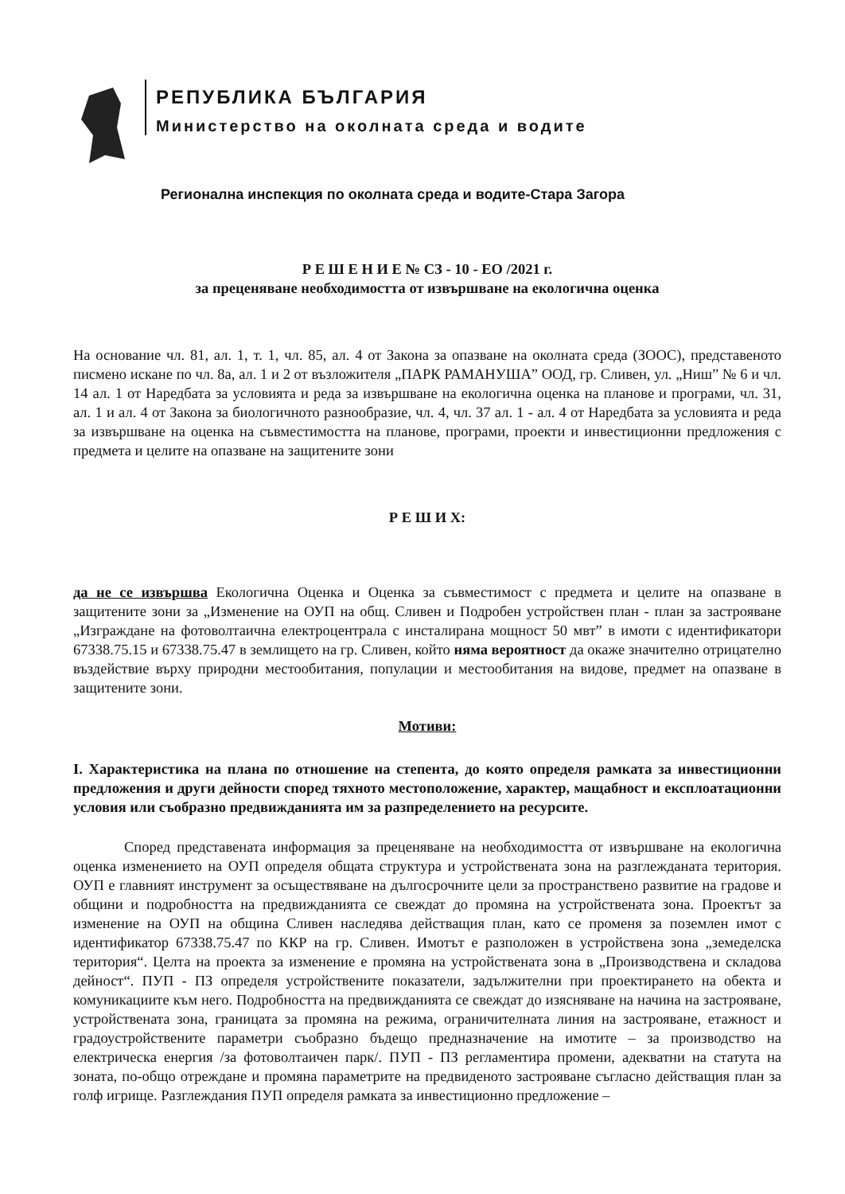РЕПУБЛИКА БЪЛГАРИЯ
Министерство на околната среда и водите
Регионална инспекция по околната среда и водите-Стара Загора
Р Е Ш Е Н И Е № СЗ - 10 - ЕО /2021 г.
за преценяване необходимостта от извършване на екологична оценка
На основание чл. 81, ал. 1, т. 1, чл. 85, ал. 4 от Закона за опазване на околната среда (ЗООС), представеното писмено искане по чл. 8а, ал. 1 и 2 от възложителя „ПАРК РАМАНУША” ООД, гр. Сливен, ул. „Ниш” № 6 и чл. 14 ал. 1 от Наредбата за условията и реда за извършване на екологична оценка на планове и програми, чл. 31, ал. 1 и ал. 4 от Закона за биологичното разнообразие, чл. 4, чл. 37 ал. 1 - ал. 4 от Наредбата за условията и реда за извършване на оценка на съвместимостта на планове, програми, проекти и инвестиционни предложения с предмета и целите на опазване на защитените зони
Р Е Ш И Х:
да не се извършва Екологична Оценка и Оценка за съвместимост с предмета и целите на опазване в защитените зони за „Изменение на ОУП на общ. Сливен и Подробен устройствен план - план за застрояване „Изграждане на фотоволтаична електроцентрала с инсталирана мощност 50 мвт” в имоти с идентификатори 67338.75.15 и 67338.75.47 в землището на гр. Сливен, който няма вероятност да окаже значително отрицателно въздействие върху природни местообитания, популации и местообитания на видове, предмет на опазване в защитените зони.
Мотиви:
I. Характеристика на плана по отношение на степента, до която определя рамката за инвестиционни предложения и други дейности според тяхното местоположение, характер, мащабност и експлоатационни условия или съобразно предвижданията им за разпределението на ресурсите.
Според представената информация за преценяване на необходимостта от извършване на екологична оценка изменението на ОУП определя общата структура и устройствената зона на разглежданата територия. ОУП е главният инструмент за осъществяване на дългосрочните цели за пространствено развитие на градове и общини и подробността на предвижданията се свеждат до промяна на устройствената зона. Проектът за изменение на ОУП на община Сливен наследява действащия план, като се променя за поземлен имот с идентификатор 67338.75.47 по ККР на гр. Сливен. Имотът е разположен в устройствена зона „земеделска територия“. Целта на проекта за изменение е промяна на устройствената зона в „Производствена и складова дейност“. ПУП - ПЗ определя устройствените показатели, задължителни при проектирането на обекта и комуникациите към него. Подробността на предвижданията се свеждат до изясняване на начина на застрояване, устройствената зона, границата за промяна на режима, ограничителната линия на застрояване, етажност и градоустройствените параметри съобразно бъдещо предназначение на имотите – за производство на електрическа енергия /за фотоволтаичен парк/. ПУП - ПЗ регламентира промени, адекватни на статута на зоната, по-общо отреждане и промяна параметрите на предвиденото застрояване съгласно действащия план за голф игрище. Разглеждания ПУП определя рамката за инвестиционно предложение –